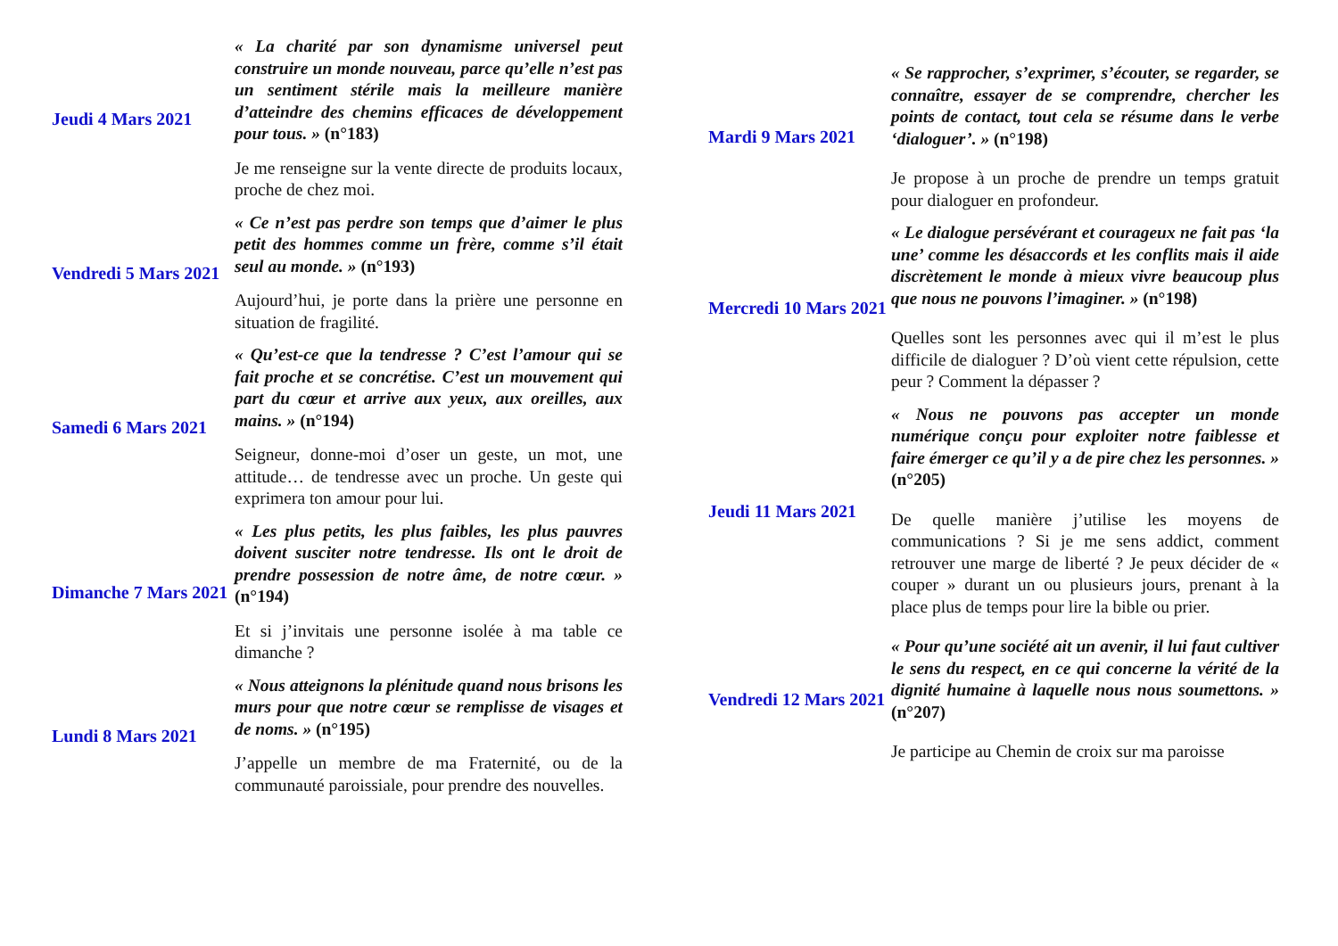Jeudi 4 Mars 2021 « La charité par son dynamisme universel peut construire un monde nouveau, parce qu’elle n’est pas un sentiment stérile mais la meilleure manière d’atteindre des chemins efficaces de développement pour tous. » (n°183)
Je me renseigne sur la vente directe de produits locaux, proche de chez moi.
Vendredi 5 Mars 2021
« Ce n’est pas perdre son temps que d’aimer le plus petit des hommes comme un frère, comme s’il était seul au monde. » (n°193)
Aujourd’hui, je porte dans la prière une personne en situation de fragilité.
Samedi 6 Mars 2021
« Qu’est-ce que la tendresse ? C’est l’amour qui se fait proche et se concrétise. C’est un mouvement qui part du cœur et arrive aux yeux, aux oreilles, aux mains. » (n°194)
Seigneur, donne-moi d’oser un geste, un mot, une attitude… de tendresse avec un proche. Un geste qui exprimera ton amour pour lui.
Dimanche 7 Mars 2021
« Les plus petits, les plus faibles, les plus pauvres doivent susciter notre tendresse. Ils ont le droit de prendre possession de notre âme, de notre cœur. » (n°194)
Et si j’invitais une personne isolée à ma table ce dimanche ?
Lundi 8 Mars 2021 « Nous atteignons la plénitude quand nous brisons les murs pour que notre cœur se remplisse de visages et de noms. » (n°195)
J’appelle un membre de ma Fraternité, ou de la communauté paroissiale, pour prendre des nouvelles.
Mardi 9 Mars 2021 « Se rapprocher, s’exprimer, s’écouter, se regarder, se connaître, essayer de se comprendre, chercher les points de contact, tout cela se résume dans le verbe ‘dialoguer’. » (n°198)
Je propose à un proche de prendre un temps gratuit pour dialoguer en profondeur.
Mercredi 10 Mars 2021
« Le dialogue persévérant et courageux ne fait pas ‘la une’ comme les désaccords et les conflits mais il aide discrètement le monde à mieux vivre beaucoup plus que nous ne pouvons l’imaginer. » (n°198)
Quelles sont les personnes avec qui il m’est le plus difficile de dialoguer ? D’où vient cette répulsion, cette peur ? Comment la dépasser ?
Jeudi 11 Mars 2021
« Nous ne pouvons pas accepter un monde numérique conçu pour exploiter notre faiblesse et faire émerger ce qu’il y a de pire chez les personnes. » (n°205)
De quelle manière j’utilise les moyens de communications ? Si je me sens addict, comment retrouver une marge de liberté ? Je peux décider de « couper » durant un ou plusieurs jours, prenant à la place plus de temps pour lire la bible ou prier.
Vendredi 12 Mars 2021
« Pour qu’une société ait un avenir, il lui faut cultiver le sens du respect, en ce qui concerne la vérité de la dignité humaine à laquelle nous nous soumettons. » (n°207)
Je participe au Chemin de croix sur ma paroisse